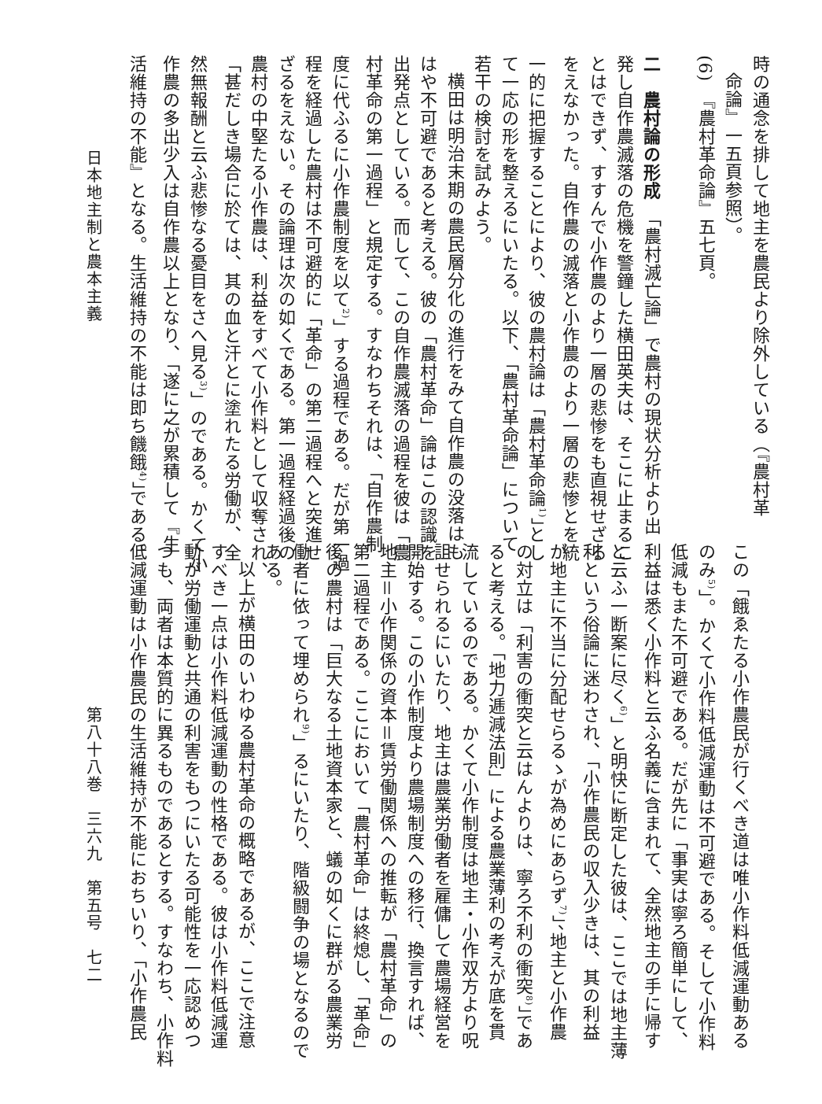時の通念を排して地主を農民より除外している（『農村革
命論』一五頁参照）。
(6)　『農村革命論』五七頁。
二　農村論の形成　「農村滅亡論」で農村の現状分析より出
発し自作農滅落の危機を警鐘した横田英夫は、そこに止まるこ
とはできず、すすんで小作農のより一層の悲惨をも直視せざる
をえなかった。自作農の滅落と小作農のより一層の悲惨とを統
一的に把握することにより、彼の農村論は「農村革命論<sup>1)</sup>」とし
て一応の形を整えるにいたる。以下、「農村革命論」について
若干の検討を試みよう。
横田は明治末期の農民層分化の進行をみて自作農の没落はも
はや不可避であると考える。彼の「農村革命」論はこの認識を
出発点としている。而して、この自作農滅落の過程を彼は「農
村革命の第一過程」と規定する。すなわちそれは、「自作農制
度に代ふるに小作農制度を以て<sup>2)</sup>」する過程である。だが第一過
程を経過した農村は不可避的に「革命」の第二過程へと突進せ
ざるをえない。その論理は次の如くである。第一過程経過後の
農村の中堅たる小作農は、利益をすべて小作料として収奪され、
「甚だしき場合に於ては、其の血と汗とに塗れたる労働が、全
然無報酬と云ふ悲惨なる憂目をさへ見る<sup>3)</sup>」のである。かくて小
作農の多出少入は自作農以上となり、「遂に之が累積して『生
活維持の不能』となる。生活維持の不能は即ち饑餓<sup>4)</sup>」である。
この「餓ゑたる小作農民が行くべき道は唯小作料低減運動ある
のみ<sup>5)</sup>」。かくて小作料低減運動は不可避である。そして小作料
低減もまた不可避である。だが先に「事実は寧ろ簡単にして、
利益は悉く小作料と云ふ名義に含まれて、全然地主の手に帰す
と云ふ一断案に尽く<sup>6)</sup>」と明快に断定した彼は、ここでは地主薄
利という俗論に迷わされ、「小作農民の収入少きは、其の利益
が地主に不当に分配せらるゝが為めにあらず<sup>7)</sup>」、地主と小作農
の対立は「利害の衝突と云はんよりは、寧ろ不利の衝突<sup>8)</sup>」であ
ると考える。「地力逓減法則」による農業薄利の考えが底を貫
流しているのである。かくて小作制度は地主・小作双方より呪
詛せられるにいたり、地主は農業労働者を雇傭して農場経営を
開始する。この小作制度より農場制度への移行、換言すれば、
地主＝小作関係の資本＝賃労働関係への推転が「農村革命」の
第二過程である。ここにおいて「農村革命」は終熄し、「革命」
後の農村は「巨大なる土地資本家と、蟻の如くに群がる農業労
働者に依って埋められ<sup>9)</sup>」るにいたり、階級闘争の場となるので
ある。
以上が横田のいわゆる農村革命の概略であるが、ここで注意
すべき一点は小作料低減運動の性格である。彼は小作料低減運
動が労働運動と共通の利害をもつにいたる可能性を一応認めつ
つも、両者は本質的に異るものであるとする。すなわち、小作料
低減運動は小作農民の生活維持が不能におちいり、「小作農民
日本地主制と農本主義 第八十八巻　三六九　第五号　七二